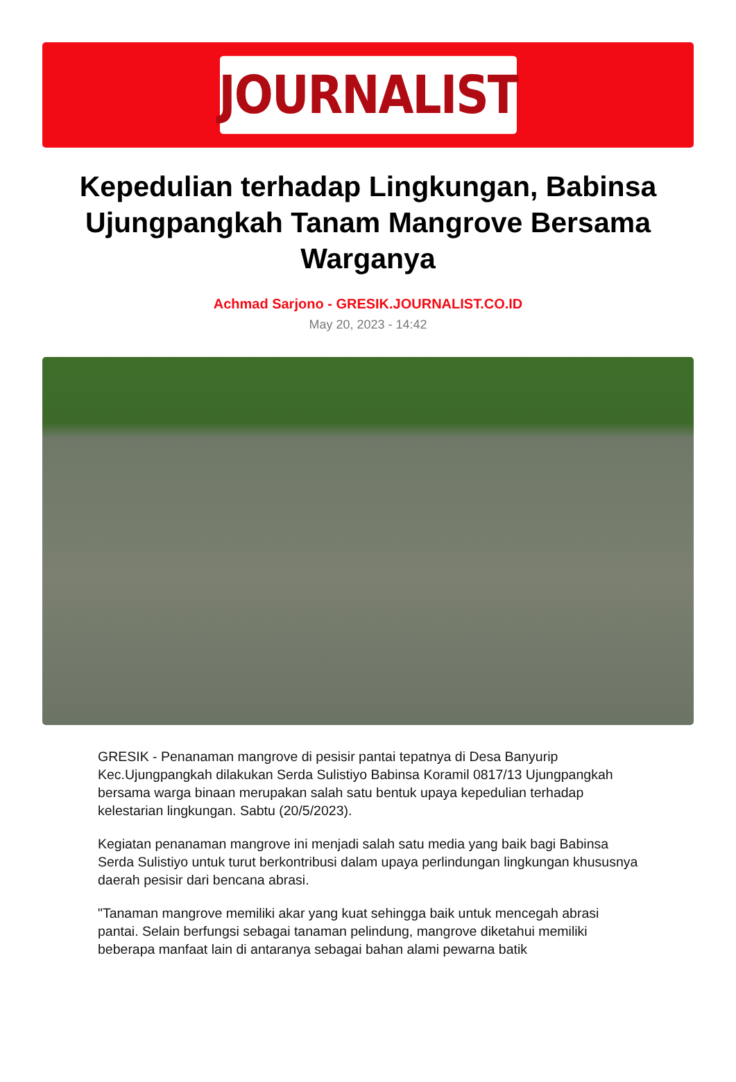JOURNALIST
Kepedulian terhadap Lingkungan, Babinsa Ujungpangkah Tanam Mangrove Bersama Warganya
Achmad Sarjono - GRESIK.JOURNALIST.CO.ID
May 20, 2023 - 14:42
GRESIK - Penanaman mangrove di pesisir pantai tepatnya di Desa Banyurip Kec.Ujungpangkah dilakukan Serda Sulistiyo Babinsa Koramil 0817/13 Ujungpangkah bersama warga binaan merupakan salah satu bentuk upaya kepedulian terhadap kelestarian lingkungan. Sabtu (20/5/2023).
Kegiatan penanaman mangrove ini menjadi salah satu media yang baik bagi Babinsa Serda Sulistiyo untuk turut berkontribusi dalam upaya perlindungan lingkungan khususnya daerah pesisir dari bencana abrasi.
"Tanaman mangrove memiliki akar yang kuat sehingga baik untuk mencegah abrasi pantai. Selain berfungsi sebagai tanaman pelindung, mangrove diketahui memiliki beberapa manfaat lain di antaranya sebagai bahan alami pewarna batik